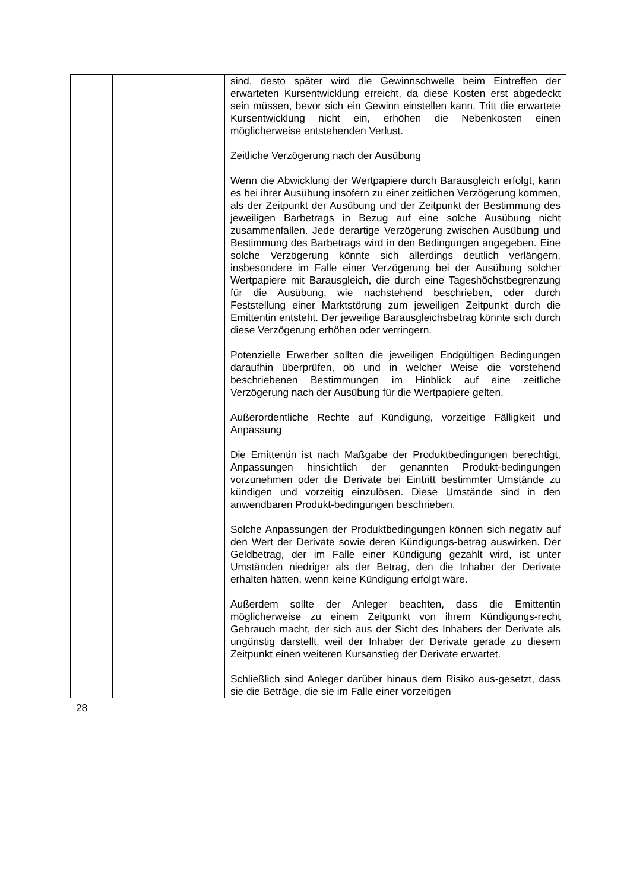| | | sind, desto später wird die Gewinnschwelle beim Eintreffen der erwarteten Kursentwicklung erreicht, da diese Kosten erst abgedeckt sein müssen, bevor sich ein Gewinn einstellen kann. Tritt die erwartete Kursentwicklung nicht ein, erhöhen die Nebenkosten einen möglicherweise entstehenden Verlust. Zeitliche Verzögerung nach der Ausübung Wenn die Abwicklung der Wertpapiere durch Barausgleich erfolgt, kann es bei ihrer Ausübung insofern zu einer zeitlichen Verzögerung kommen, als der Zeitpunkt der Ausübung und der Zeitpunkt der Bestimmung des jeweiligen Barbetrags in Bezug auf eine solche Ausübung nicht zusammenfallen. Jede derartige Verzögerung zwischen Ausübung und Bestimmung des Barbetrags wird in den Bedingungen angegeben. Eine solche Verzögerung könnte sich allerdings deutlich verlängern, insbesondere im Falle einer Verzögerung bei der Ausübung solcher Wertpapiere mit Barausgleich, die durch eine Tageshöchstbegrenzung für die Ausübung, wie nachstehend beschrieben, oder durch Feststellung einer Marktstörung zum jeweiligen Zeitpunkt durch die Emittentin entsteht. Der jeweilige Barausgleichsbetrag könnte sich durch diese Verzögerung erhöhen oder verringern. Potenzielle Erwerber sollten die jeweiligen Endgültigen Bedingungen daraufhin überprüfen, ob und in welcher Weise die vorstehend beschriebenen Bestimmungen im Hinblick auf eine zeitliche Verzögerung nach der Ausübung für die Wertpapiere gelten. Außerordentliche Rechte auf Kündigung, vorzeitige Fälligkeit und Anpassung Die Emittentin ist nach Maßgabe der Produktbedingungen berechtigt, Anpassungen hinsichtlich der genannten Produkt-bedingungen vorzunehmen oder die Derivate bei Eintritt bestimmter Umstände zu kündigen und vorzeitig einzulösen. Diese Umstände sind in den anwendbaren Produkt-bedingungen beschrieben. Solche Anpassungen der Produktbedingungen können sich negativ auf den Wert der Derivate sowie deren Kündigungs-betrag auswirken. Der Geldbetrag, der im Falle einer Kündigung gezahlt wird, ist unter Umständen niedriger als der Betrag, den die Inhaber der Derivate erhalten hätten, wenn keine Kündigung erfolgt wäre. Außerdem sollte der Anleger beachten, dass die Emittentin möglicherweise zu einem Zeitpunkt von ihrem Kündigungs-recht Gebrauch macht, der sich aus der Sicht des Inhabers der Derivate als ungünstig darstellt, weil der Inhaber der Derivate gerade zu diesem Zeitpunkt einen weiteren Kursanstieg der Derivate erwartet. Schließlich sind Anleger darüber hinaus dem Risiko aus-gesetzt, dass sie die Beträge, die sie im Falle einer vorzeitigen |
28